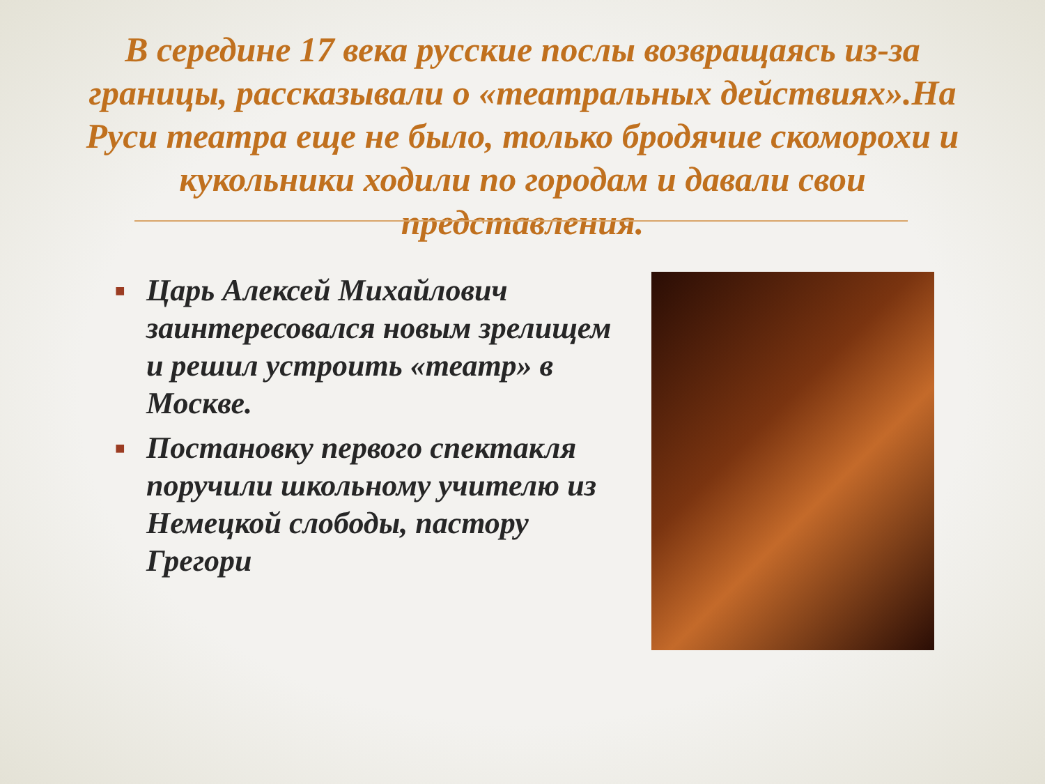В середине 17 века русские послы возвращаясь из-за границы, рассказывали о «театральных действиях».На Руси театра еще не было, только бродячие скоморохи и кукольники ходили по городам и давали свои представления.
■ Царь Алексей Михайлович заинтересовался новым зрелищем и решил устроить «театр» в Москве.
■ Постановку первого спектакля поручили школьному учителю из Немецкой слободы, пастору Грегори